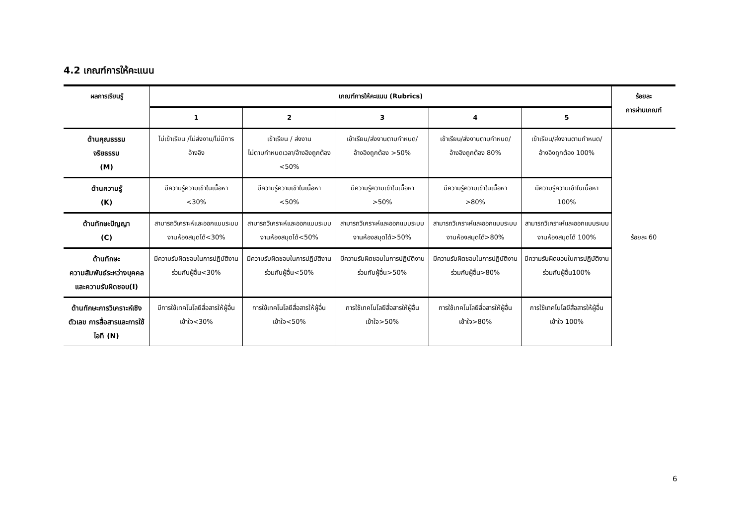4.2 เกณฑ์การให้คะแนน
| ผลการเรียนรู้ | เกณฑ์การให้คะแนน (Rubrics) | | | | | ร้อยละ การผ่านเกณฑ์ |
| --- | --- | --- | --- | --- | --- | --- |
| | 1 | 2 | 3 | 4 | 5 | |
| ด้านคุณธรรม จริยธรรม (M) | ไม่เข้าเรียน /ไม่ส่งงาน/ไม่มีการอ้างอิง | เข้าเรียน / ส่งงาน ไม่ตามกำหนดเวลา/อ้างอิงถูกต้อง <50% | เข้าเรียน/ส่งงานตามกำหนด/ อ้างอิงถูกต้อง >50% | เข้าเรียน/ส่งงานตามกำหนด/ อ้างอิงถูกต้อง 80% | เข้าเรียน/ส่งงานตามกำหนด/ อ้างอิงถูกต้อง 100% | ร้อยละ 60 |
| ด้านความรู้ (K) | มีความรู้ความเข้าในเนื้อหา <30% | มีความรู้ความเข้าในเนื้อหา <50% | มีความรู้ความเข้าในเนื้อหา >50% | มีความรู้ความเข้าในเนื้อหา >80% | มีความรู้ความเข้าในเนื้อหา 100% | |
| ด้านทักษะปัญญา (C) | สามารถวิเคราะห์และออกแบบระบบงานห้องสมุดได้<30% | สามารถวิเคราะห์และออกแบบระบบงานห้องสมุดได้<50% | สามารถวิเคราะห์และออกแบบระบบงานห้องสมุดได้>50% | สามารถวิเคราะห์และออกแบบระบบงานห้องสมุดได้>80% | สามารถวิเคราะห์และออกแบบระบบงานห้องสมุดได้ 100% | |
| ด้านทักษะ ความสัมพันธ์ระหว่างบุคคลและความรับผิดชอบ(I) | มีความรับผิดชอบในการปฏิบัติงานร่วมกับผู้อื่น<30% | มีความรับผิดชอบในการปฏิบัติงานร่วมกับผู้อื่น<50% | มีความรับผิดชอบในการปฏิบัติงานร่วมกับผู้อื่น>50% | มีความรับผิดชอบในการปฏิบัติงานร่วมกับผู้อื่น>80% | มีความรับผิดชอบในการปฏิบัติงานร่วมกับผู้อื่น100% | |
| ด้านทักษะการวิเคราะห์เชิงตัวเลข การสื่อสารและการใช้ไอที (N) | มีการใช้เทคโนโลยีสื่อสารให้ผู้อื่นเข้าใจ<30% | การใช้เทคโนโลยีสื่อสารให้ผู้อื่นเข้าใจ<50% | การใช้เทคโนโลยีสื่อสารให้ผู้อื่นเข้าใจ>50% | การใช้เทคโนโลยีสื่อสารให้ผู้อื่นเข้าใจ>80% | การใช้เทคโนโลยีสื่อสารให้ผู้อื่นเข้าใจ 100% | |
6